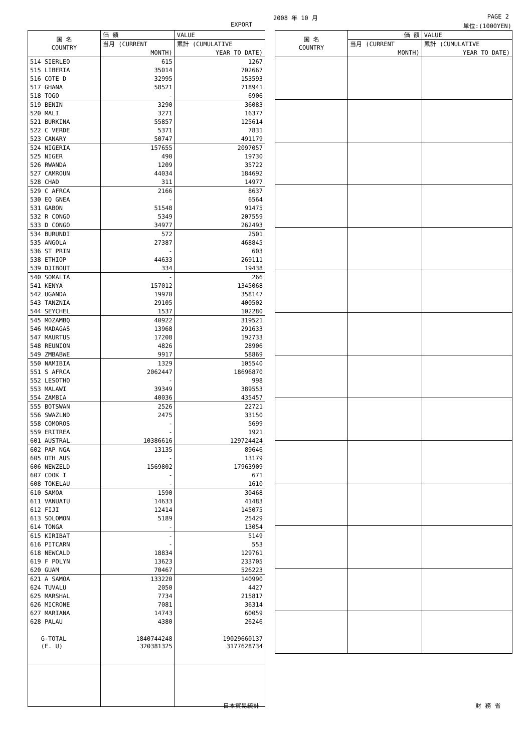2008 年 10 月 PAGE 2
EXPORT 単位:(1000YEN)
| 国 名 COUNTRY | 価 額 | VALUE |
| --- | --- | --- |
| | 当月 (CURRENT | 累計 (CUMULATIVE |
| | MONTH) | YEAR TO DATE) |
| 514 SIERLEO | 615 | 1267 |
| 515 LIBERIA | 35014 | 702667 |
| 516 COTE D | 32995 | 153593 |
| 517 GHANA | 58521 | 718941 |
| 518 TOGO | - | 6906 |
| 519 BENIN | 3290 | 36083 |
| 520 MALI | 3271 | 16377 |
| 521 BURKINA | 55857 | 125614 |
| 522 C VERDE | 5371 | 7831 |
| 523 CANARY | 50747 | 491179 |
| 524 NIGERIA | 157655 | 2097057 |
| 525 NIGER | 490 | 19730 |
| 526 RWANDA | 1209 | 35722 |
| 527 CAMROUN | 44034 | 184692 |
| 528 CHAD | 311 | 14977 |
| 529 C AFRCA | 2166 | 8637 |
| 530 EQ GNEA | - | 6564 |
| 531 GABON | 51548 | 91475 |
| 532 R CONGO | 5349 | 207559 |
| 533 D CONGO | 34977 | 262493 |
| 534 BURUNDI | 572 | 2501 |
| 535 ANGOLA | 27387 | 468845 |
| 536 ST PRIN | - | 603 |
| 538 ETHIOP | 44633 | 269111 |
| 539 DJIBOUT | 334 | 19438 |
| 540 SOMALIA | - | 266 |
| 541 KENYA | 157012 | 1345068 |
| 542 UGANDA | 19970 | 358147 |
| 543 TANZNIA | 29105 | 400502 |
| 544 SEYCHEL | 1537 | 102280 |
| 545 MOZAMBQ | 40922 | 319521 |
| 546 MADAGAS | 13968 | 291633 |
| 547 MAURTUS | 17208 | 192733 |
| 548 REUNION | 4826 | 28906 |
| 549 ZMBABWE | 9917 | 58869 |
| 550 NAMIBIA | 1329 | 105540 |
| 551 S AFRCA | 2062447 | 18696870 |
| 552 LESOTHO | - | 998 |
| 553 MALAWI | 39349 | 389553 |
| 554 ZAMBIA | 40036 | 435457 |
| 555 BOTSWAN | 2526 | 22721 |
| 556 SWAZLND | 2475 | 33150 |
| 558 COMOROS | - | 5699 |
| 559 ERITREA | - | 1921 |
| 601 AUSTRAL | 10386616 | 129724424 |
| 602 PAP NGA | 13135 | 89646 |
| 605 OTH AUS | - | 13179 |
| 606 NEWZELD | 1569802 | 17963909 |
| 607 COOK I | - | 671 |
| 608 TOKELAU | - | 1610 |
| 610 SAMOA | 1590 | 30468 |
| 611 VANUATU | 14633 | 41483 |
| 612 FIJI | 12414 | 145075 |
| 613 SOLOMON | 5189 | 25429 |
| 614 TONGA | - | 13054 |
| 615 KIRIBAT | - | 5149 |
| 616 PITCARN | - | 553 |
| 618 NEWCALD | 18834 | 129761 |
| 619 F POLYN | 13623 | 233705 |
| 620 GUAM | 70467 | 526223 |
| 621 A SAMOA | 133220 | 140990 |
| 624 TUVALU | 2050 | 4427 |
| 625 MARSHAL | 7734 | 215817 |
| 626 MICRONE | 7081 | 36314 |
| 627 MARIANA | 14743 | 60059 |
| 628 PALAU | 4380 | 26246 |
| G-TOTAL | 1840744248 | 19029660137 |
| (E. U) | 320381325 | 3177628734 |
| 国 名 COUNTRY | 価 額 | VALUE |
| --- | --- | --- |
| | 当月 (CURRENT | 累計 (CUMULATIVE |
| | MONTH) | YEAR TO DATE) |
日本貿易統計 財 務 省